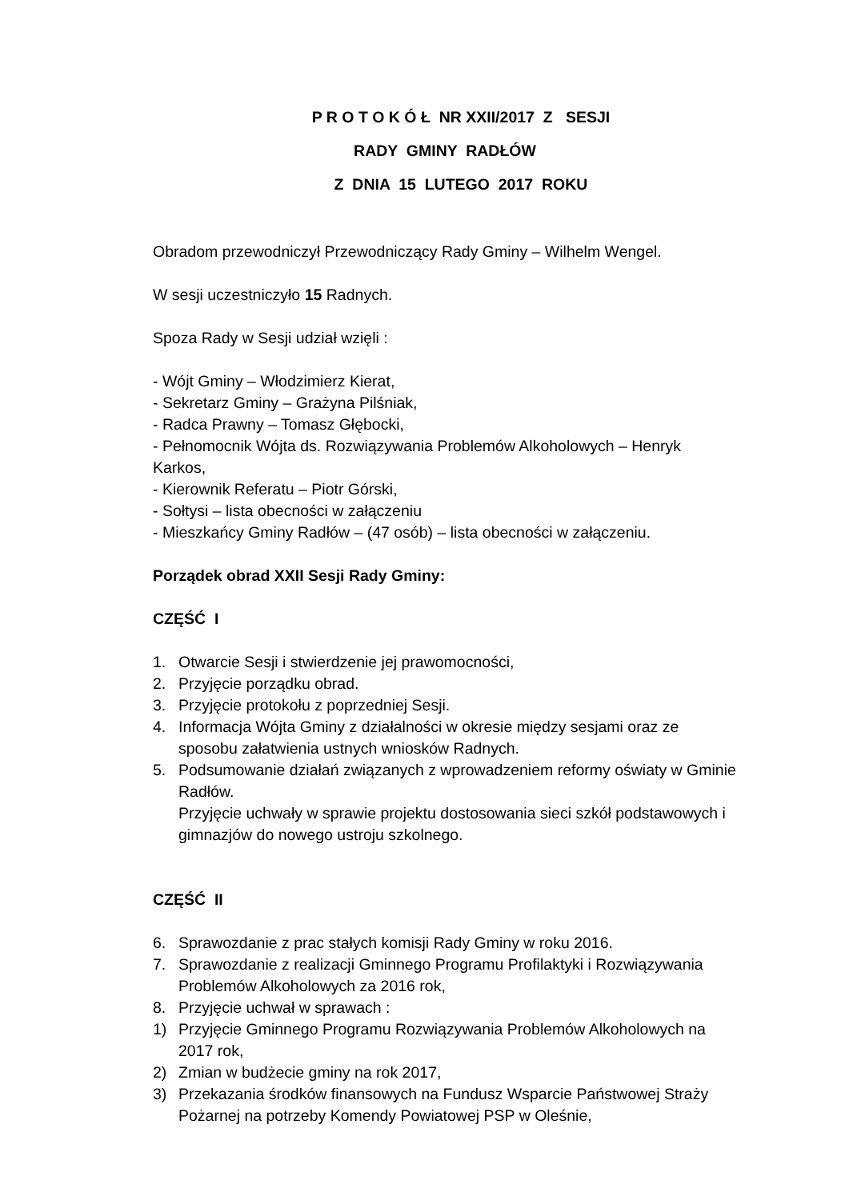P R O T O K Ó Ł NR XXII/2017 Z SESJI
RADY GMINY RADŁÓW
Z DNIA 15 LUTEGO 2017 ROKU
Obradom przewodniczył Przewodniczący Rady Gminy – Wilhelm Wengel.
W sesji uczestniczyło 15 Radnych.
Spoza Rady w Sesji udział wzięli :
- Wójt Gminy – Włodzimierz Kierat,
- Sekretarz Gminy – Grażyna Pilśniak,
- Radca Prawny – Tomasz Głębocki,
- Pełnomocnik Wójta ds. Rozwiązywania Problemów Alkoholowych – Henryk Karkos,
- Kierownik Referatu – Piotr Górski,
- Sołtysi – lista obecności w załączeniu
- Mieszkańcy Gminy Radłów – (47 osób) – lista obecności w załączeniu.
Porządek obrad XXII Sesji Rady Gminy:
CZĘŚĆ I
1. Otwarcie Sesji i stwierdzenie jej prawomocności,
2. Przyjęcie porządku obrad.
3. Przyjęcie protokołu z poprzedniej Sesji.
4. Informacja Wójta Gminy z działalności w okresie między sesjami oraz ze sposobu załatwienia ustnych wniosków Radnych.
5. Podsumowanie działań związanych z wprowadzeniem reformy oświaty w Gminie Radłów.
Przyjęcie uchwały w sprawie projektu dostosowania sieci szkół podstawowych i gimnazjów do nowego ustroju szkolnego.
CZĘŚĆ II
6. Sprawozdanie z prac stałych komisji Rady Gminy w roku 2016.
7. Sprawozdanie z realizacji Gminnego Programu Profilaktyki i Rozwiązywania Problemów Alkoholowych za 2016 rok,
8. Przyjęcie uchwał w sprawach :
1) Przyjęcie Gminnego Programu Rozwiązywania Problemów Alkoholowych na 2017 rok,
2) Zmian w budżecie gminy na rok 2017,
3) Przekazania środków finansowych na Fundusz Wsparcie Państwowej Straży Pożarnej na potrzeby Komendy Powiatowej PSP w Oleśnie,